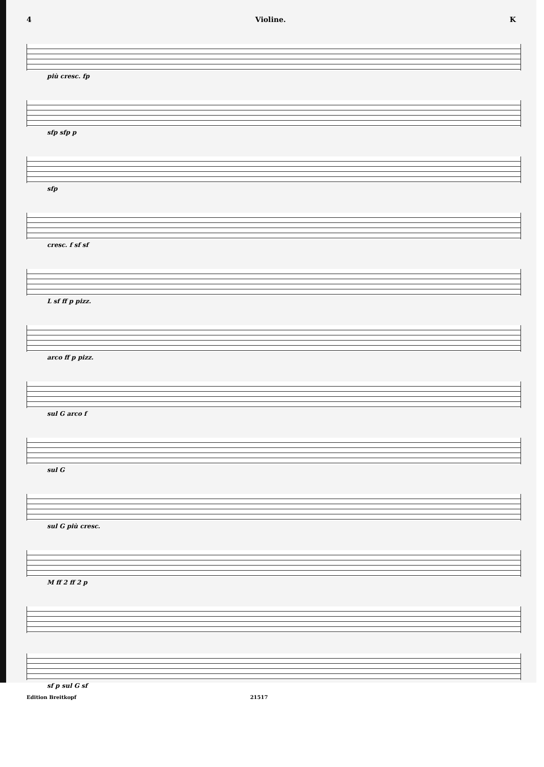4 Violine. K
più cresc. fp
sfp sfp p
sfp
cresc. f sf sf
L sf ff p pizz.
arco ff p pizz.
sul G arco f
sul G
sul G più cresc.
M ff 2 ff 2 p
sf p sul G sf
Edition Breitkopf 21517